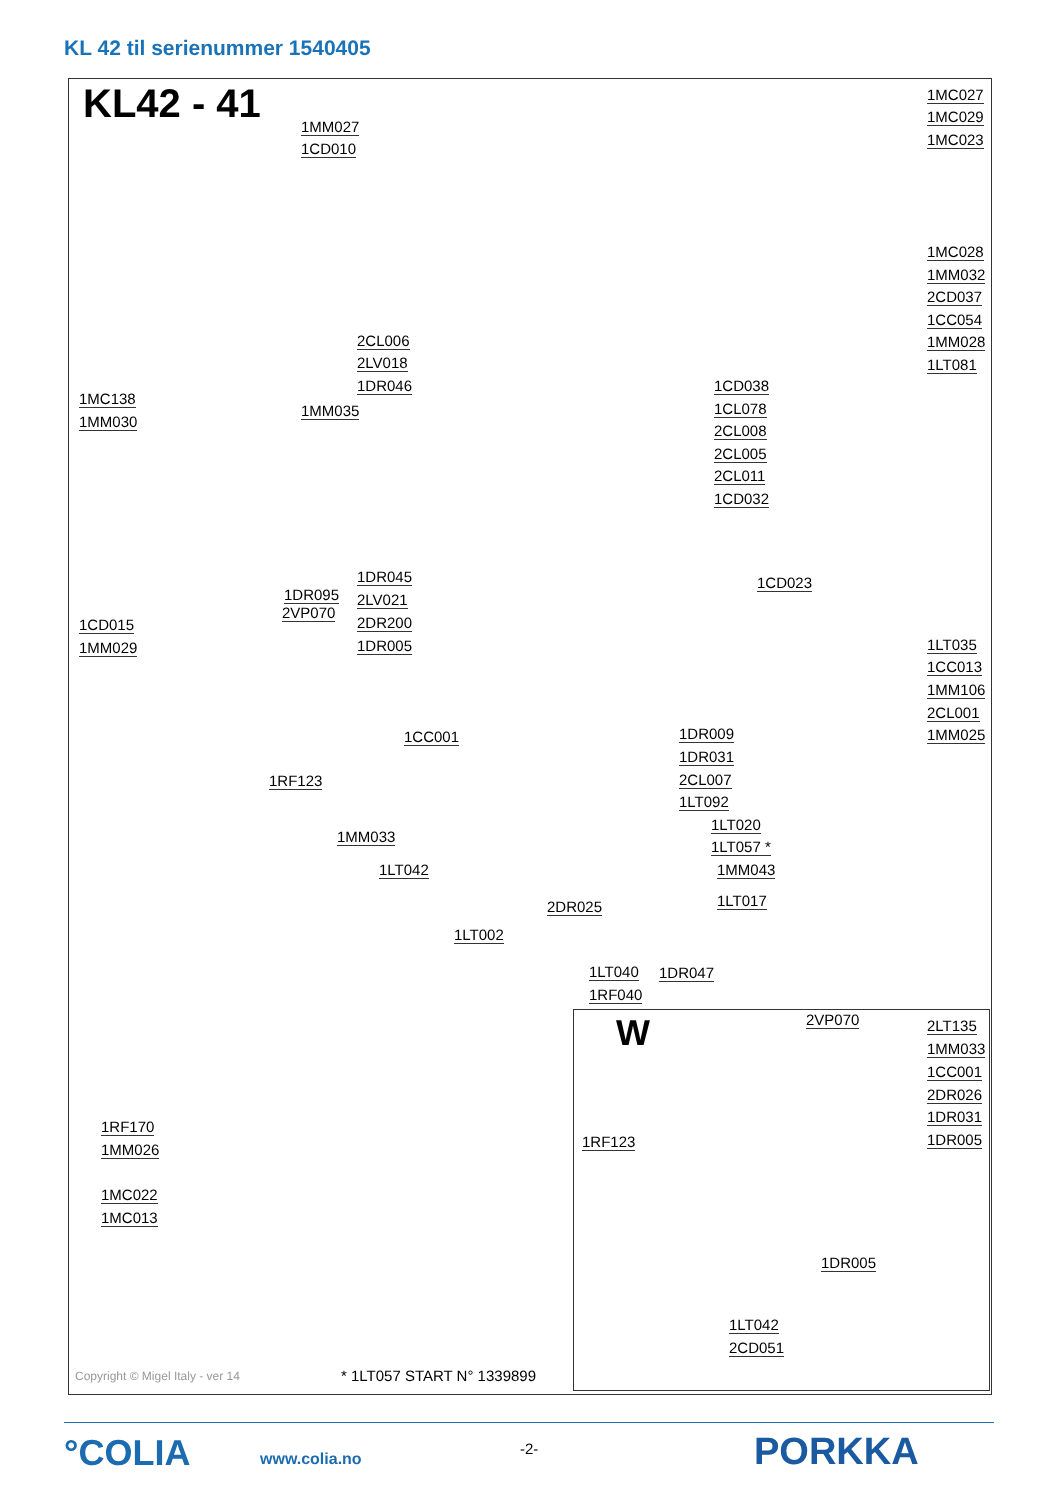KL 42 til serienummer 1540405
KL42 - 41 1MM027
1CD010
1MC027
1MC029
1MC023
1MC028
1MM032
2CD037
1CC054
1MM028
1LT081
2CL006
2LV018
1DR046
1MC138
1MM030
1MM035
1CD038
1CL078
2CL008
2CL005
2CL011
1CD032
1DR045
1DR095 2LV021
2VP070
2DR200
1DR005
1CD023
1CD015
1MM029 1LT035
1CC013
1MM106
2CL001
1MM025 1CC001 1DR009
1DR031
2CL007
1LT092
1RF123
1LT020
1LT057 *
1MM033
1MM043 1LT042
1LT017 2DR025
1LT002
1LT040 1DR047
1RF040
1RF170
1MM026
1MC022
1MC013
W 2VP070 2LT135
1MM033
1CC001
2DR026
1DR031
1DR005 1RF123
1DR005
1LT042
2CD051
Copyright © Migel Italy - ver 14
* 1LT057 START N° 1339899
°COLIA www.colia.no
-2- PORKKA